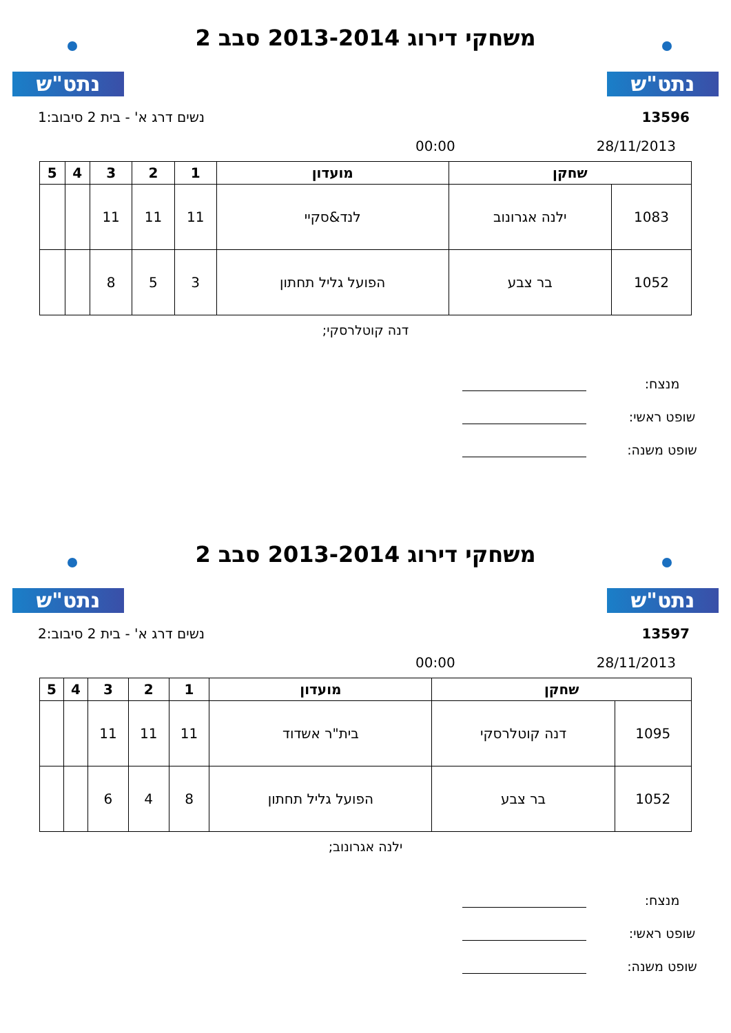נתט"ש
משחקי דירוג 2013-2014 סבב 2
נתט"ש
13596 נשים דרג א' - בית 2 סיבוב:1
28/11/2013 00:00
| שחקן | | מועדון | 1 | 2 | 3 | 4 | 5 |
| --- | --- | --- | --- | --- | --- | --- | --- |
| 1083 | ילנה אגרונוב | לנד&סקיי | 11 | 11 | 11 | | |
| 1052 | בר צבע | הפועל גליל תחתון | 3 | 5 | 8 | | |
דנה קוטלרסקי;
מנצח:
שופט ראשי:
שופט משנה:
נתט"ש
משחקי דירוג 2013-2014 סבב 2
נתט"ש
13597 נשים דרג א' - בית 2 סיבוב:2
28/11/2013 00:00
| שחקן | | מועדון | 1 | 2 | 3 | 4 | 5 |
| --- | --- | --- | --- | --- | --- | --- | --- |
| 1095 | דנה קוטלרסקי | בית"ר אשדוד | 11 | 11 | 11 | | |
| 1052 | בר צבע | הפועל גליל תחתון | 8 | 4 | 6 | | |
ילנה אגרונוב;
מנצח:
שופט ראשי:
שופט משנה: